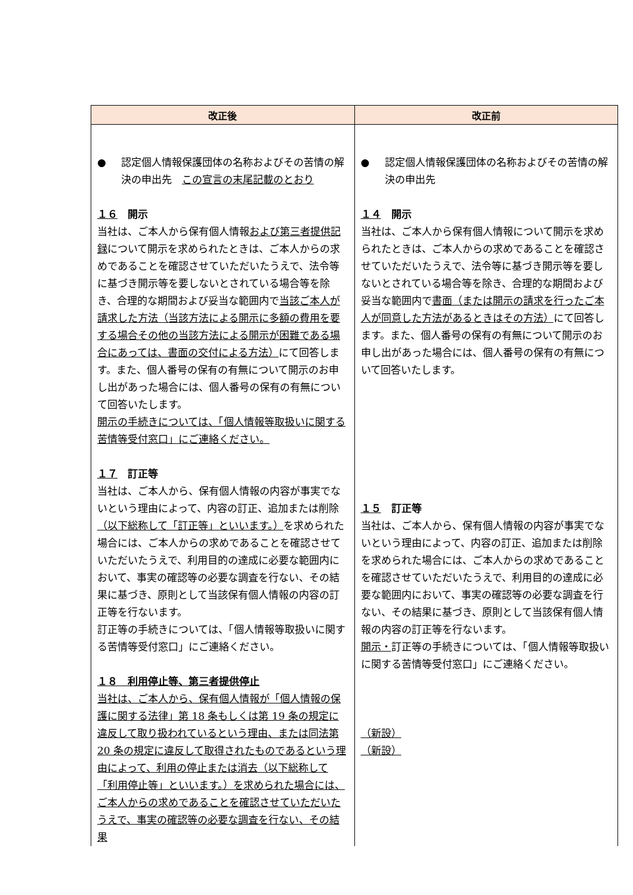| 改正後 | 改正前 |
| --- | --- |
| ● 認定個人情報保護団体の名称およびその苦情の解決の申出先 この宣言の末尾記載のとおり １６ 開示 当社は、ご本人から保有個人情報 および第三者提供記録 について開示を求められたときは、ご本人からの求めであることを確認させていただいたうえで、法令等に基づき開示等を要しないとされている場合等を除き、合理的な期間および妥当な範囲内で 当該ご本人が請求した方法（当該方法による開示に多額の費用を要する場合その他の当該方法による開示が困難である場合にあっては、書面の交付による方法） にて回答します。また、個人番号の保有の有無について開示のお申し出があった場合には、個人番号の保有の有無について回答いたします。 開示の手続きについては、「個人情報等取扱いに関する苦情等受付窓口」にご連絡ください。 １７ 訂正等 当社は、ご本人から、保有個人情報の内容が事実でないという理由によって、内容の訂正、追加または削除 （以下総称して「訂正等」といいます。） を求められた場合には、ご本人からの求めであることを確認させていただいたうえで、利用目的の達成に必要な範囲内において、事実の確認等の必要な調査を行ない、その結果に基づき、原則として当該保有個人情報の内容の訂正等を行ないます。 訂正等の手続きについては、「個人情報等取扱いに関する苦情等受付窓口」にご連絡ください。 １８ 利用停止等、第三者提供停止 当社は、ご本人から、保有個人情報が「個人情報の保護に関する法律」第 18 条もしくは第 19 条の規定に違反して取り扱われているという理由、または同法第 20 条の規定に違反して取得されたものであるという理由によって、利用の停止または消去（以下総称して「利用停止等」といいます。）を求められた場合には、ご本人からの求めであることを確認させていただいたうえで、事実の確認等の必要な調査を行ない、その結果 | ● 認定個人情報保護団体の名称およびその苦情の解決の申出先 １４ 開示 当社は、ご本人から保有個人情報について開示を求められたときは、ご本人からの求めであることを確認させていただいたうえで、法令等に基づき開示等を要しないとされている場合等を除き、合理的な期間および妥当な範囲内で 書面（または開示の請求を行ったご本人が同意した方法があるときはその方法） にて回答します。また、個人番号の保有の有無について開示のお申し出があった場合には、個人番号の保有の有無について回答いたします。 １５ 訂正等 当社は、ご本人から、保有個人情報の内容が事実でないという理由によって、内容の訂正、追加または削除を求められた場合には、ご本人からの求めであることを確認させていただいたうえで、利用目的の達成に必要な範囲内において、事実の確認等の必要な調査を行ない、その結果に基づき、原則として当該保有個人情報の内容の訂正等を行ないます。 開示・ 訂正等の手続きについては、「個人情報等取扱いに関する苦情等受付窓口」にご連絡ください。 （新設） （新設） |